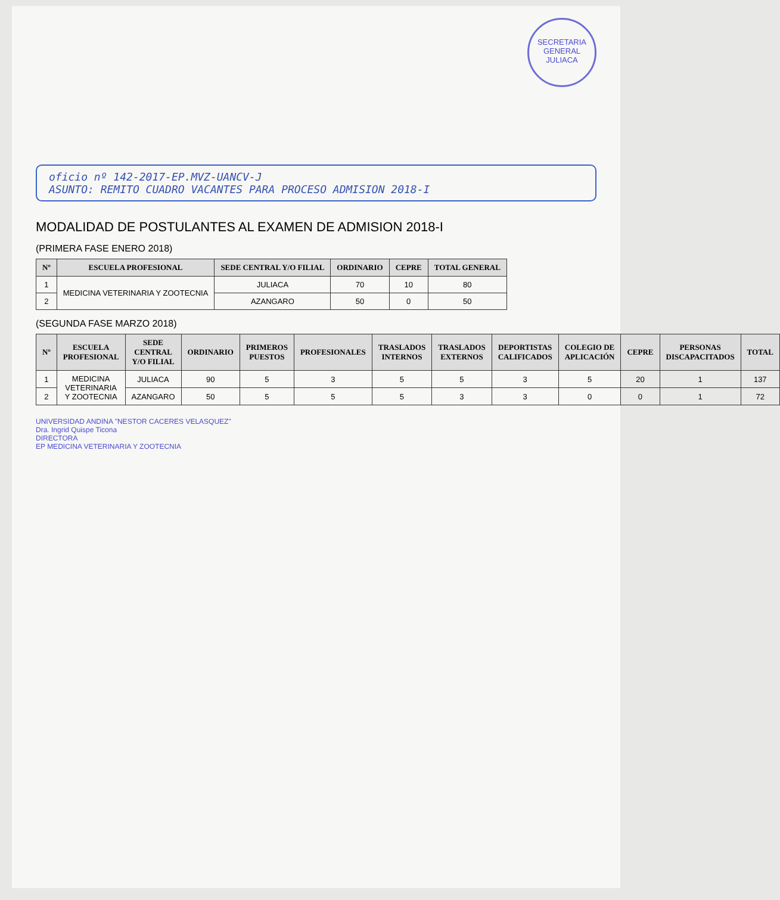SECRETARIA GENERAL
JULIACA
oficio nº 142-2017-EP.MVZ-UANCV-J
ASUNTO: REMITO CUADRO VACANTES PARA PROCESO ADMISION 2018-I
MODALIDAD DE POSTULANTES AL EXAMEN DE ADMISION 2018-I
(PRIMERA FASE ENERO 2018)
| Nº | ESCUELA PROFESIONAL | SEDE CENTRAL Y/O FILIAL | ORDINARIO | CEPRE | TOTAL GENERAL |
| --- | --- | --- | --- | --- | --- |
| 1 | MEDICINA VETERINARIA Y ZOOTECNIA | JULIACA | 70 | 10 | 80 |
| 2 | | AZANGARO | 50 | 0 | 50 |
(SEGUNDA FASE MARZO 2018)
| Nº | ESCUELA PROFESIONAL | SEDE CENTRAL Y/O FILIAL | ORDINARIO | PRIMEROS PUESTOS | PROFESIONALES | TRASLADOS INTERNOS | TRASLADOS EXTERNOS | DEPORTISTAS CALIFICADOS | COLEGIO DE APLICACIÓN | CEPRE | PERSONAS DISCAPACITADOS | TOTAL |
| --- | --- | --- | --- | --- | --- | --- | --- | --- | --- | --- | --- | --- |
| 1 | MEDICINA VETERINARIA Y ZOOTECNIA | JULIACA | 90 | 5 | 3 | 5 | 5 | 3 | 5 | 20 | 1 | 137 |
| 2 | | AZANGARO | 50 | 5 | 5 | 5 | 3 | 3 | 0 | 0 | 1 | 72 |
UNIVERSIDAD ANDINA "NESTOR CACERES VELASQUEZ"
Dra. Ingrid Quispe Ticona
DIRECTORA
EP MEDICINA VETERINARIA Y ZOOTECNIA